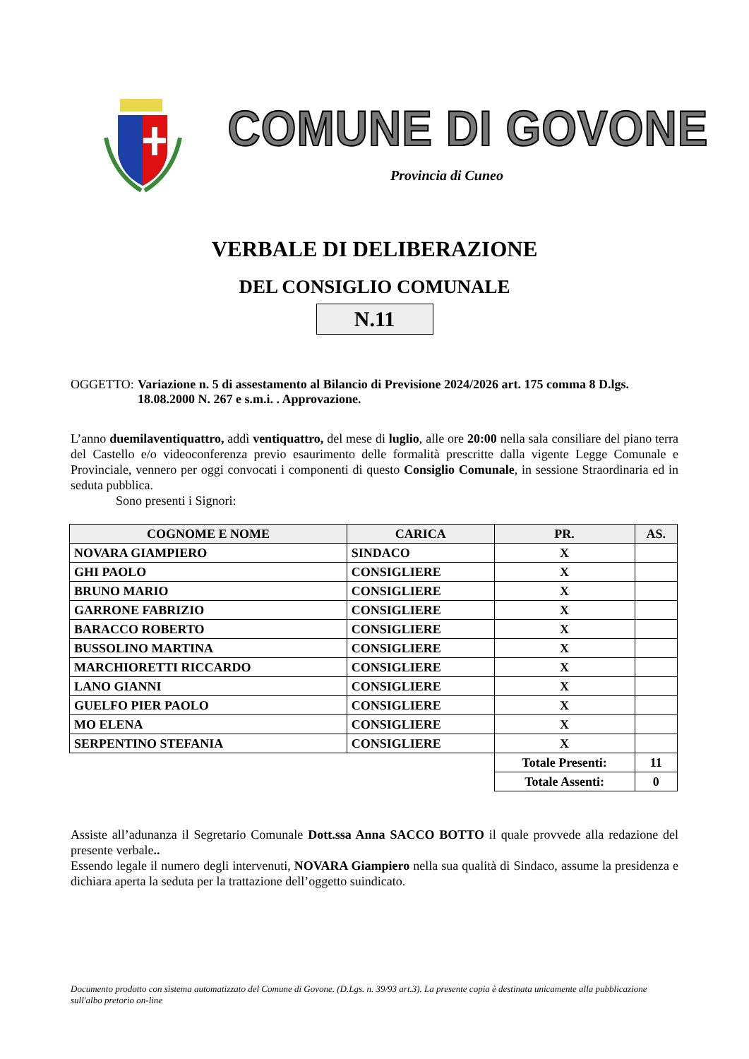COMUNE DI GOVONE
Provincia di Cuneo
VERBALE DI DELIBERAZIONE
DEL CONSIGLIO COMUNALE
N.11
OGGETTO: Variazione n. 5 di assestamento al Bilancio di Previsione 2024/2026 art. 175 comma 8 D.lgs. 18.08.2000 N. 267 e s.m.i. . Approvazione.
L’anno duemilaventiquattro, addì ventiquattro, del mese di luglio, alle ore 20:00 nella sala consiliare del piano terra del Castello e/o videoconferenza previo esaurimento delle formalità prescritte dalla vigente Legge Comunale e Provinciale, vennero per oggi convocati i componenti di questo Consiglio Comunale, in sessione Straordinaria ed in seduta pubblica.
Sono presenti i Signori:
| COGNOME E NOME | CARICA | PR. | AS. |
| --- | --- | --- | --- |
| NOVARA GIAMPIERO | SINDACO | X | |
| GHI PAOLO | CONSIGLIERE | X | |
| BRUNO MARIO | CONSIGLIERE | X | |
| GARRONE FABRIZIO | CONSIGLIERE | X | |
| BARACCO ROBERTO | CONSIGLIERE | X | |
| BUSSOLINO MARTINA | CONSIGLIERE | X | |
| MARCHIORETTI RICCARDO | CONSIGLIERE | X | |
| LANO GIANNI | CONSIGLIERE | X | |
| GUELFO PIER PAOLO | CONSIGLIERE | X | |
| MO ELENA | CONSIGLIERE | X | |
| SERPENTINO STEFANIA | CONSIGLIERE | X | |
| | | Totale Presenti: | 11 |
| | | Totale Assenti: | 0 |
Assiste all’adunanza il Segretario Comunale Dott.ssa Anna SACCO BOTTO il quale provvede alla redazione del presente verbale..
Essendo legale il numero degli intervenuti, NOVARA Giampiero nella sua qualità di Sindaco, assume la presidenza e dichiara aperta la seduta per la trattazione dell’oggetto suindicato.
Documento prodotto con sistema automatizzato del Comune di Govone. (D.Lgs. n. 39/93 art.3). La presente copia è destinata unicamente alla pubblicazione sull'albo pretorio on-line